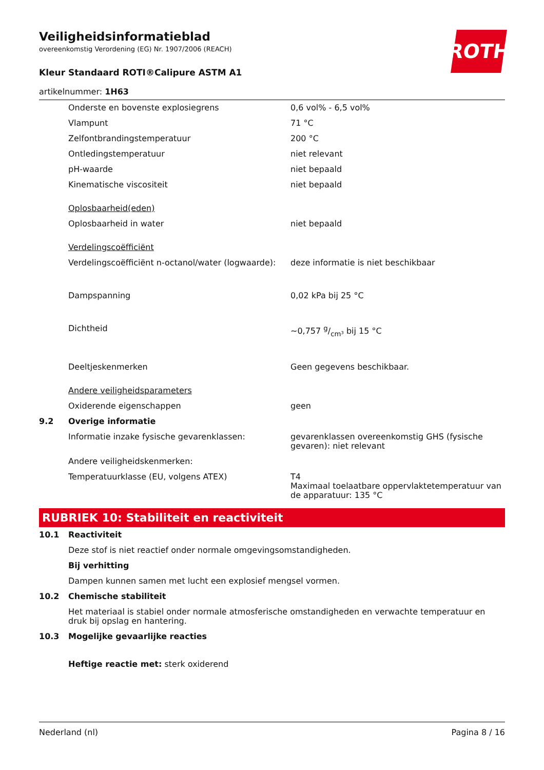ROTH
Veiligheidsinformatieblad
overeenkomstig Verordening (EG) Nr. 1907/2006 (REACH)
Kleur Standaard ROTI®Calipure ASTM A1
artikelnummer: 1H63
| | Onderste en bovenste explosiegrens | 0,6 vol% - 6,5 vol% |
| | Vlampunt | 71 °C |
| | Zelfontbrandingstemperatuur | 200 °C |
| | Ontledingstemperatuur | niet relevant |
| | pH-waarde | niet bepaald |
| | Kinematische viscositeit | niet bepaald |
| | Oplosbaarheid(eden) | |
| | Oplosbaarheid in water | niet bepaald |
| | Verdelingscoëfficiënt | |
| | Verdelingscoëfficiënt n-octanol/water (logwaarde): | deze informatie is niet beschikbaar |
| | Dampspanning | 0,02 kPa bij 25 °C |
| | Dichtheid | ~0,757 g/cm³ bij 15 °C |
| | Deeltjeskenmerken | Geen gegevens beschikbaar. |
| | Andere veiligheidsparameters | |
| | Oxiderende eigenschappen | geen |
| 9.2 | Overige informatie | |
| | Informatie inzake fysische gevarenklassen: | gevarenklassen overeenkomstig GHS (fysische gevaren): niet relevant |
| | Andere veiligheidskenmerken: | |
| | Temperatuurklasse (EU, volgens ATEX) | T4 Maximaal toelaatbare oppervlaktetemperatuur van de apparatuur: 135 °C |
RUBRIEK 10: Stabiliteit en reactiviteit
| 10.1 | Reactiviteit |
| | Deze stof is niet reactief onder normale omgevingsomstandigheden. |
| | Bij verhitting |
| | Dampen kunnen samen met lucht een explosief mengsel vormen. |
| 10.2 | Chemische stabiliteit |
| | Het materiaal is stabiel onder normale atmosferische omstandigheden en verwachte temperatuur en druk bij opslag en hantering. |
| 10.3 | Mogelijke gevaarlijke reacties |
| | Heftige reactie met: sterk oxiderend |
Nederland (nl) Pagina 8 / 16